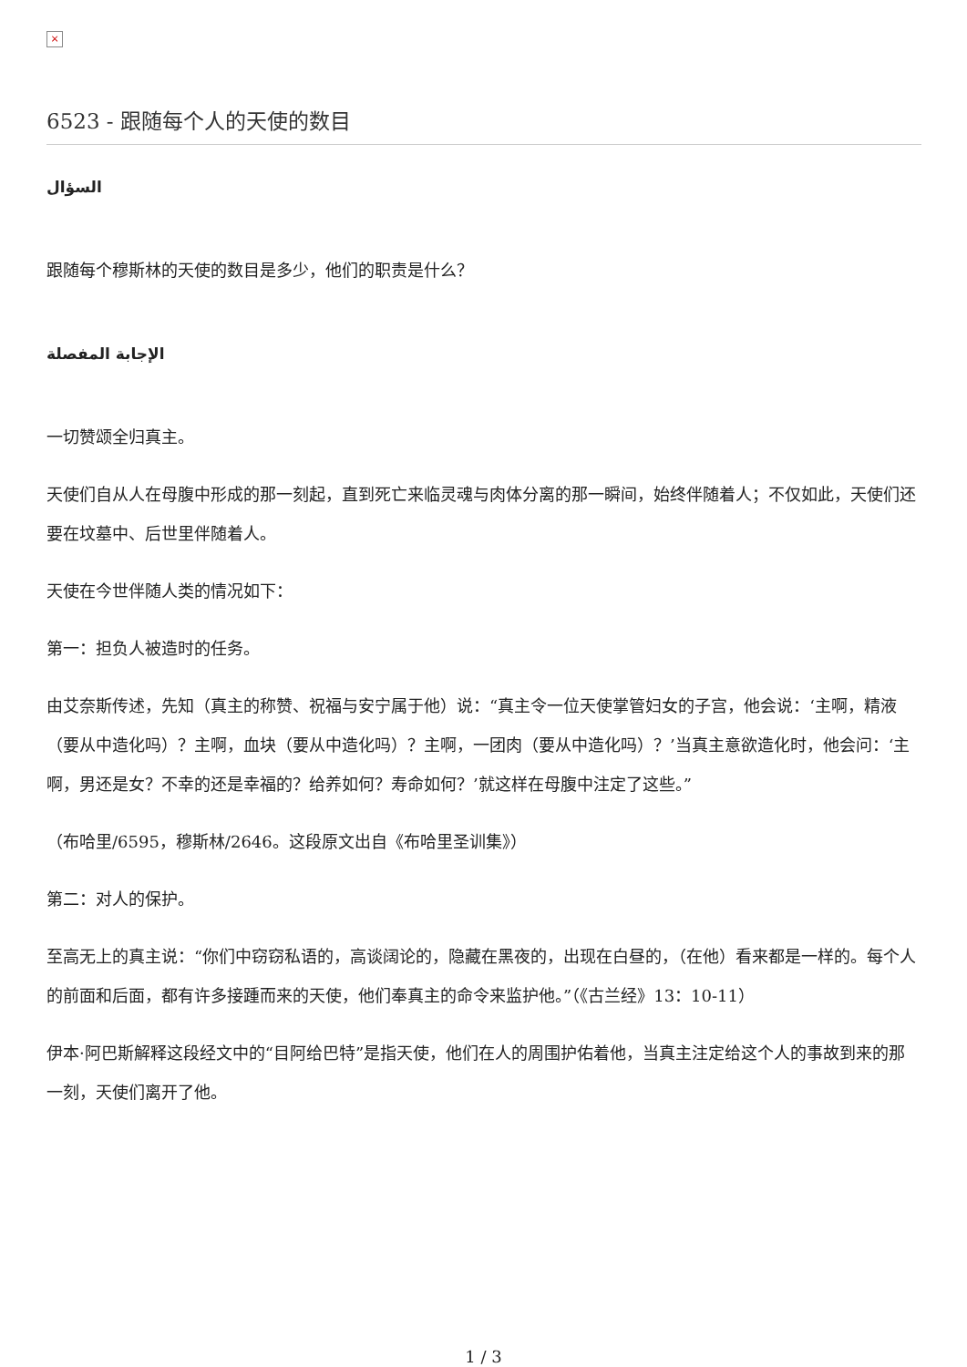×
6523 - 跟随每个人的天使的数目
السؤال
跟随每个穆斯林的天使的数目是多少，他们的职责是什么？
الإجابة المفصلة
一切赞颂全归真主。
天使们自从人在母腹中形成的那一刻起，直到死亡来临灵魂与肉体分离的那一瞬间，始终伴随着人；不仅如此，天使们还要在坟墓中、后世里伴随着人。
天使在今世伴随人类的情况如下：
第一：担负人被造时的任务。
由艾奈斯传述，先知（真主的称赞、祝福与安宁属于他）说：“真主令一位天使掌管妇女的子宫，他会说：‘主啊，精液（要从中造化吗）？主啊，血块（要从中造化吗）？主啊，一团肉（要从中造化吗）？’当真主意欲造化时，他会问：‘主啊，男还是女？不幸的还是幸福的？给养如何？寿命如何？’就这样在母腹中注定了这些。”
（布哈里/6595，穆斯林/2646。这段原文出自《布哈里圣训集》）
第二：对人的保护。
至高无上的真主说：“你们中窃窃私语的，高谈阔论的，隐藏在黑夜的，出现在白昼的，（在他）看来都是一样的。每个人的前面和后面，都有许多接踵而来的天使，他们奉真主的命令来监护他。”（《古兰经》13：10-11）
伊本·阿巴斯解释这段经文中的“目阿给巴特”是指天使，他们在人的周围护佑着他，当真主注定给这个人的事故到来的那一刻，天使们离开了他。
1 / 3